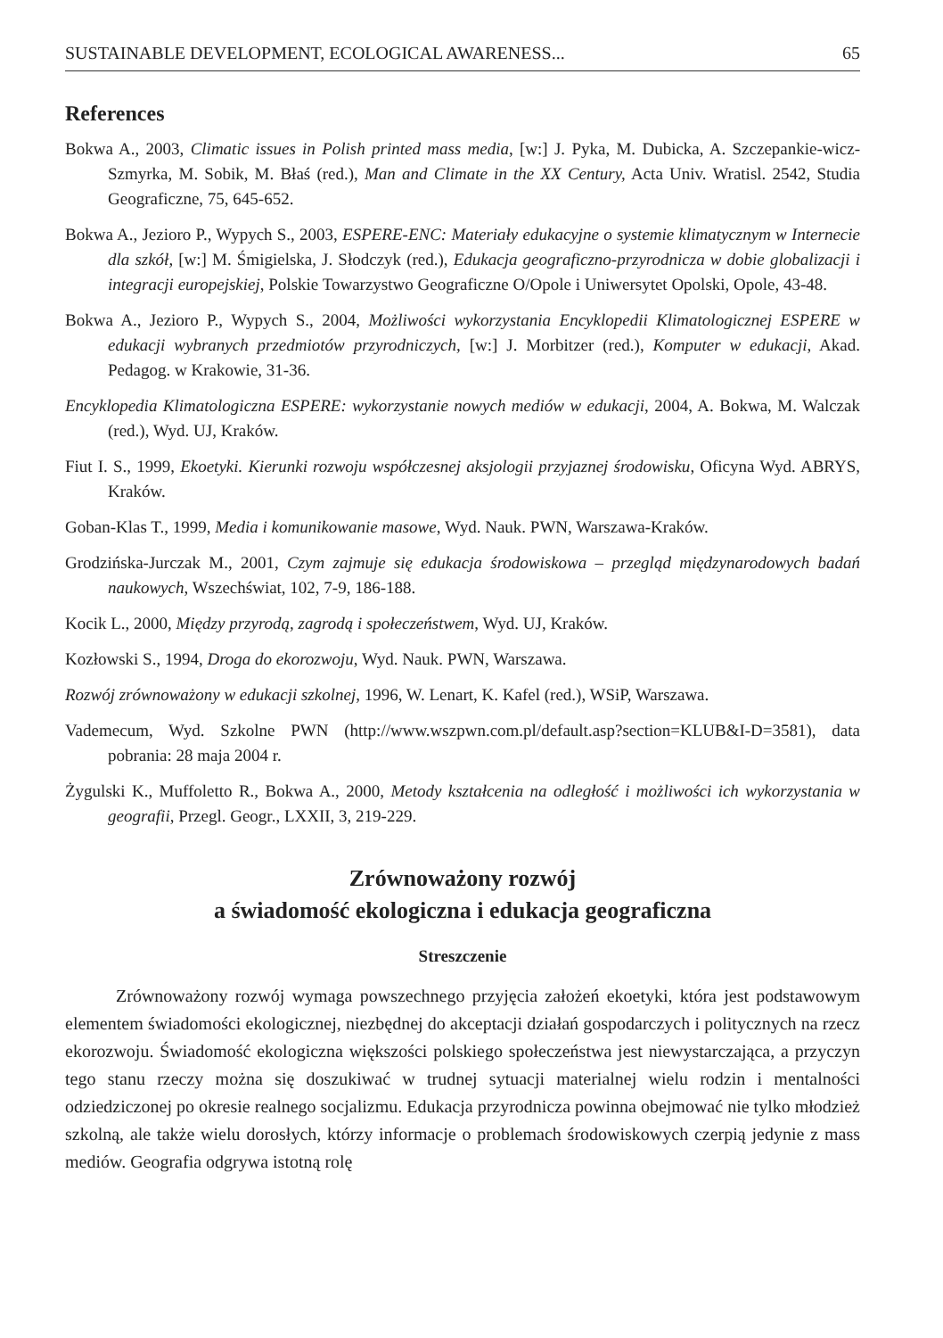SUSTAINABLE DEVELOPMENT, ECOLOGICAL AWARENESS... 65
References
Bokwa A., 2003, Climatic issues in Polish printed mass media, [w:] J. Pyka, M. Dubicka, A. Szczepankie-wicz-Szmyrka, M. Sobik, M. Błaś (red.), Man and Climate in the XX Century, Acta Univ. Wratisl. 2542, Studia Geograficzne, 75, 645-652.
Bokwa A., Jezioro P., Wypych S., 2003, ESPERE-ENC: Materiały edukacyjne o systemie klimatycznym w Internecie dla szkół, [w:] M. Śmigielska, J. Słodczyk (red.), Edukacja geograficzno-przyrodnicza w dobie globalizacji i integracji europejskiej, Polskie Towarzystwo Geograficzne O/Opole i Uniwersytet Opolski, Opole, 43-48.
Bokwa A., Jezioro P., Wypych S., 2004, Możliwości wykorzystania Encyklopedii Klimatologicznej ESPERE w edukacji wybranych przedmiotów przyrodniczych, [w:] J. Morbitzer (red.), Komputer w edukacji, Akad. Pedagog. w Krakowie, 31-36.
Encyklopedia Klimatologiczna ESPERE: wykorzystanie nowych mediów w edukacji, 2004, A. Bokwa, M. Walczak (red.), Wyd. UJ, Kraków.
Fiut I. S., 1999, Ekoetyki. Kierunki rozwoju współczesnej aksjologii przyjaznej środowisku, Oficyna Wyd. ABRYS, Kraków.
Goban-Klas T., 1999, Media i komunikowanie masowe, Wyd. Nauk. PWN, Warszawa-Kraków.
Grodzińska-Jurczak M., 2001, Czym zajmuje się edukacja środowiskowa – przegląd międzynarodowych badań naukowych, Wszechświat, 102, 7-9, 186-188.
Kocik L., 2000, Między przyrodą, zagrodą i społeczeństwem, Wyd. UJ, Kraków.
Kozłowski S., 1994, Droga do ekorozwoju, Wyd. Nauk. PWN, Warszawa.
Rozwój zrównoważony w edukacji szkolnej, 1996, W. Lenart, K. Kafel (red.), WSiP, Warszawa.
Vademecum, Wyd. Szkolne PWN (http://www.wszpwn.com.pl/default.asp?section=KLUB&I-D=3581), data pobrania: 28 maja 2004 r.
Żygulski K., Muffoletto R., Bokwa A., 2000, Metody kształcenia na odległość i możliwości ich wykorzystania w geografii, Przegl. Geogr., LXXII, 3, 219-229.
Zrównoważony rozwój
a świadomość ekologiczna i edukacja geograficzna
Streszczenie
Zrównoważony rozwój wymaga powszechnego przyjęcia założeń ekoetyki, która jest podstawowym elementem świadomości ekologicznej, niezbędnej do akceptacji działań gospodarczych i politycznych na rzecz ekorozwoju. Świadomość ekologiczna większości polskiego społeczeństwa jest niewystarczająca, a przyczyn tego stanu rzeczy można się doszukiwać w trudnej sytuacji materialnej wielu rodzin i mentalności odziedziczonej po okresie realnego socjalizmu. Edukacja przyrodnicza powinna obejmować nie tylko młodzież szkolną, ale także wielu dorosłych, którzy informacje o problemach środowiskowych czerpią jedynie z mass mediów. Geografia odgrywa istotną rolę